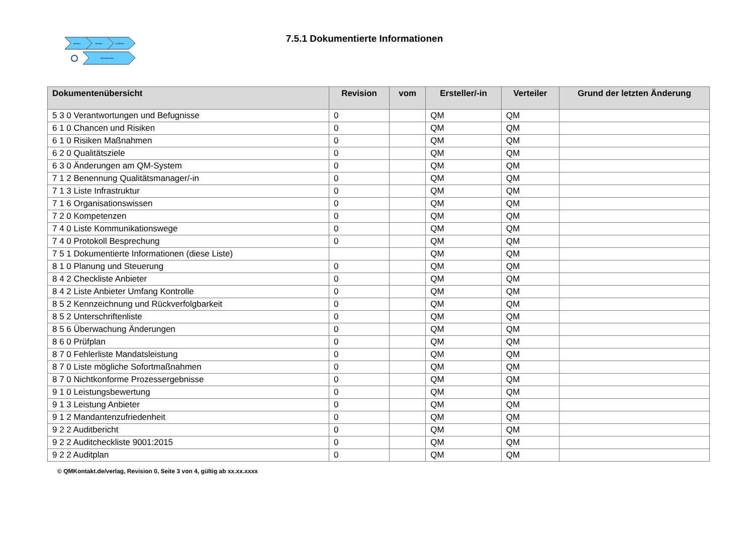schulen
beraten
auditieren
dokumentieren
7.5.1 Dokumentierte Informationen
| Dokumentenübersicht | Revision | vom | Ersteller/-in | Verteiler | Grund der letzten Änderung |
| --- | --- | --- | --- | --- | --- |
| 5 3 0 Verantwortungen und Befugnisse | 0 | | QM | QM | |
| 6 1 0 Chancen und Risiken | 0 | | QM | QM | |
| 6 1 0 Risiken Maßnahmen | 0 | | QM | QM | |
| 6 2 0 Qualitätsziele | 0 | | QM | QM | |
| 6 3 0 Änderungen am QM-System | 0 | | QM | QM | |
| 7 1 2 Benennung Qualitätsmanager/-in | 0 | | QM | QM | |
| 7 1 3 Liste Infrastruktur | 0 | | QM | QM | |
| 7 1 6 Organisationswissen | 0 | | QM | QM | |
| 7 2 0 Kompetenzen | 0 | | QM | QM | |
| 7 4 0 Liste Kommunikationswege | 0 | | QM | QM | |
| 7 4 0 Protokoll Besprechung | 0 | | QM | QM | |
| 7 5 1 Dokumentierte Informationen (diese Liste) | | | QM | QM | |
| 8 1 0 Planung und Steuerung | 0 | | QM | QM | |
| 8 4 2 Checkliste Anbieter | 0 | | QM | QM | |
| 8 4 2 Liste Anbieter Umfang Kontrolle | 0 | | QM | QM | |
| 8 5 2 Kennzeichnung und Rückverfolgbarkeit | 0 | | QM | QM | |
| 8 5 2 Unterschriftenliste | 0 | | QM | QM | |
| 8 5 6 Überwachung Änderungen | 0 | | QM | QM | |
| 8 6 0 Prüfplan | 0 | | QM | QM | |
| 8 7 0 Fehlerliste Mandatsleistung | 0 | | QM | QM | |
| 8 7 0 Liste mögliche Sofortmaßnahmen | 0 | | QM | QM | |
| 8 7 0 Nichtkonforme Prozessergebnisse | 0 | | QM | QM | |
| 9 1 0 Leistungsbewertung | 0 | | QM | QM | |
| 9 1 3 Leistung Anbieter | 0 | | QM | QM | |
| 9 1 2 Mandantenzufriedenheit | 0 | | QM | QM | |
| 9 2 2 Auditbericht | 0 | | QM | QM | |
| 9 2 2 Auditcheckliste 9001:2015 | 0 | | QM | QM | |
| 9 2 2 Auditplan | 0 | | QM | QM | |
© QMKontakt.de/verlag, Revision 0, Seite 3 von 4, gültig ab xx.xx.xxxx